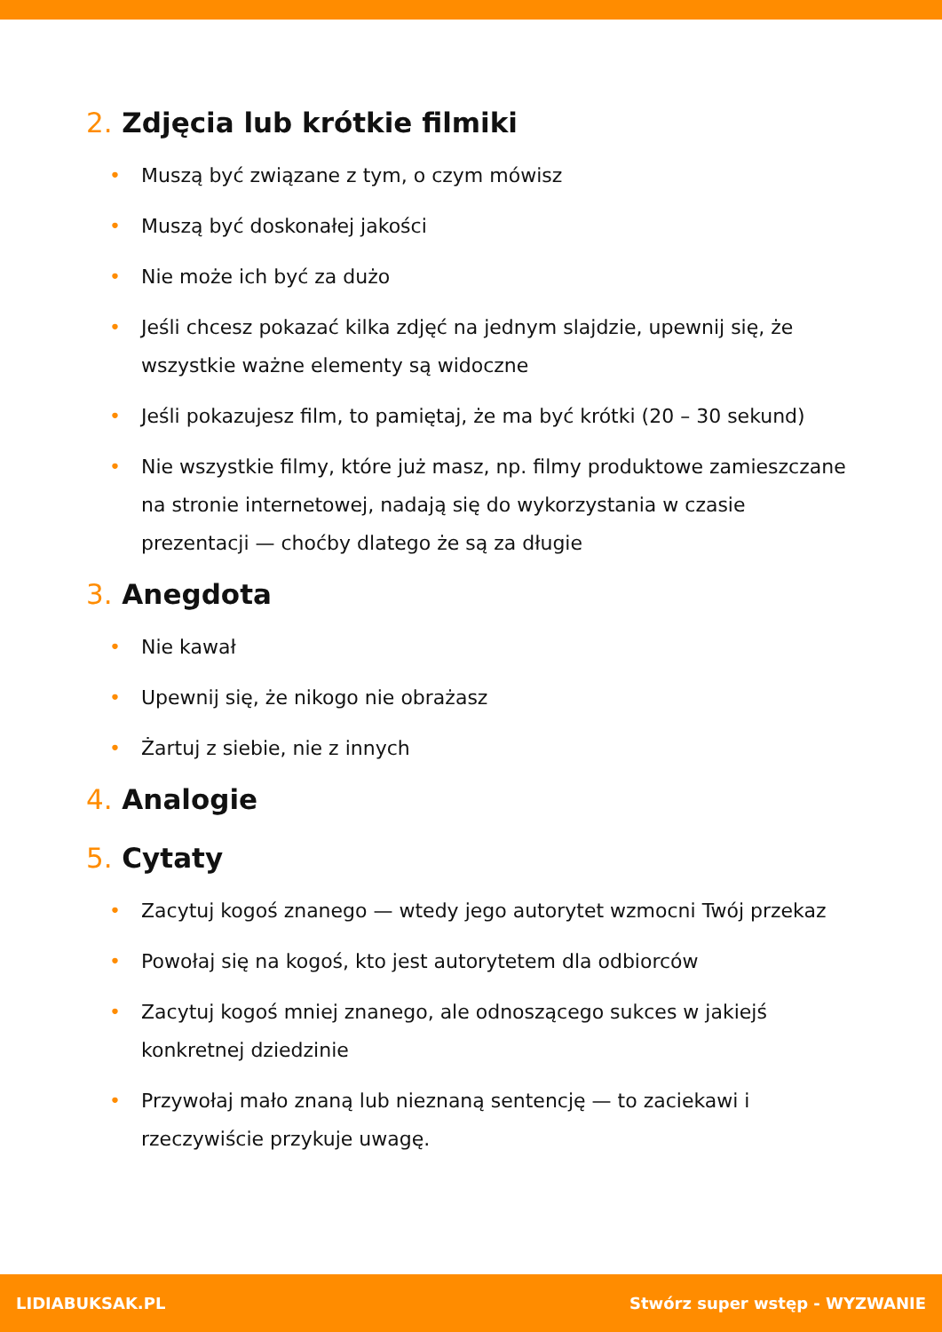2. Zdjęcia lub krótkie filmiki
• Muszą być związane z tym, o czym mówisz
• Muszą być doskonałej jakości
• Nie może ich być za dużo
• Jeśli chcesz pokazać kilka zdjęć na jednym slajdzie, upewnij się, że wszystkie ważne elementy są widoczne
• Jeśli pokazujesz film, to pamiętaj, że ma być krótki (20 – 30 sekund)
• Nie wszystkie filmy, które już masz, np. filmy produktowe zamieszczane na stronie internetowej, nadają się do wykorzystania w czasie prezentacji — choćby dlatego że są za długie
3. Anegdota
• Nie kawał
• Upewnij się, że nikogo nie obrażasz
• Żartuj z siebie, nie z innych
4. Analogie
5. Cytaty
• Zacytuj kogoś znanego — wtedy jego autorytet wzmocni Twój przekaz
• Powołaj się na kogoś, kto jest autorytetem dla odbiorców
• Zacytuj kogoś mniej znanego, ale odnoszącego sukces w jakiejś konkretnej dziedzinie
• Przywołaj mało znaną lub nieznaną sentencję — to zaciekawi i rzeczywiście przykuje uwagę.
LIDIABUKSAK.PL Stwórz super wstęp - WYZWANIE